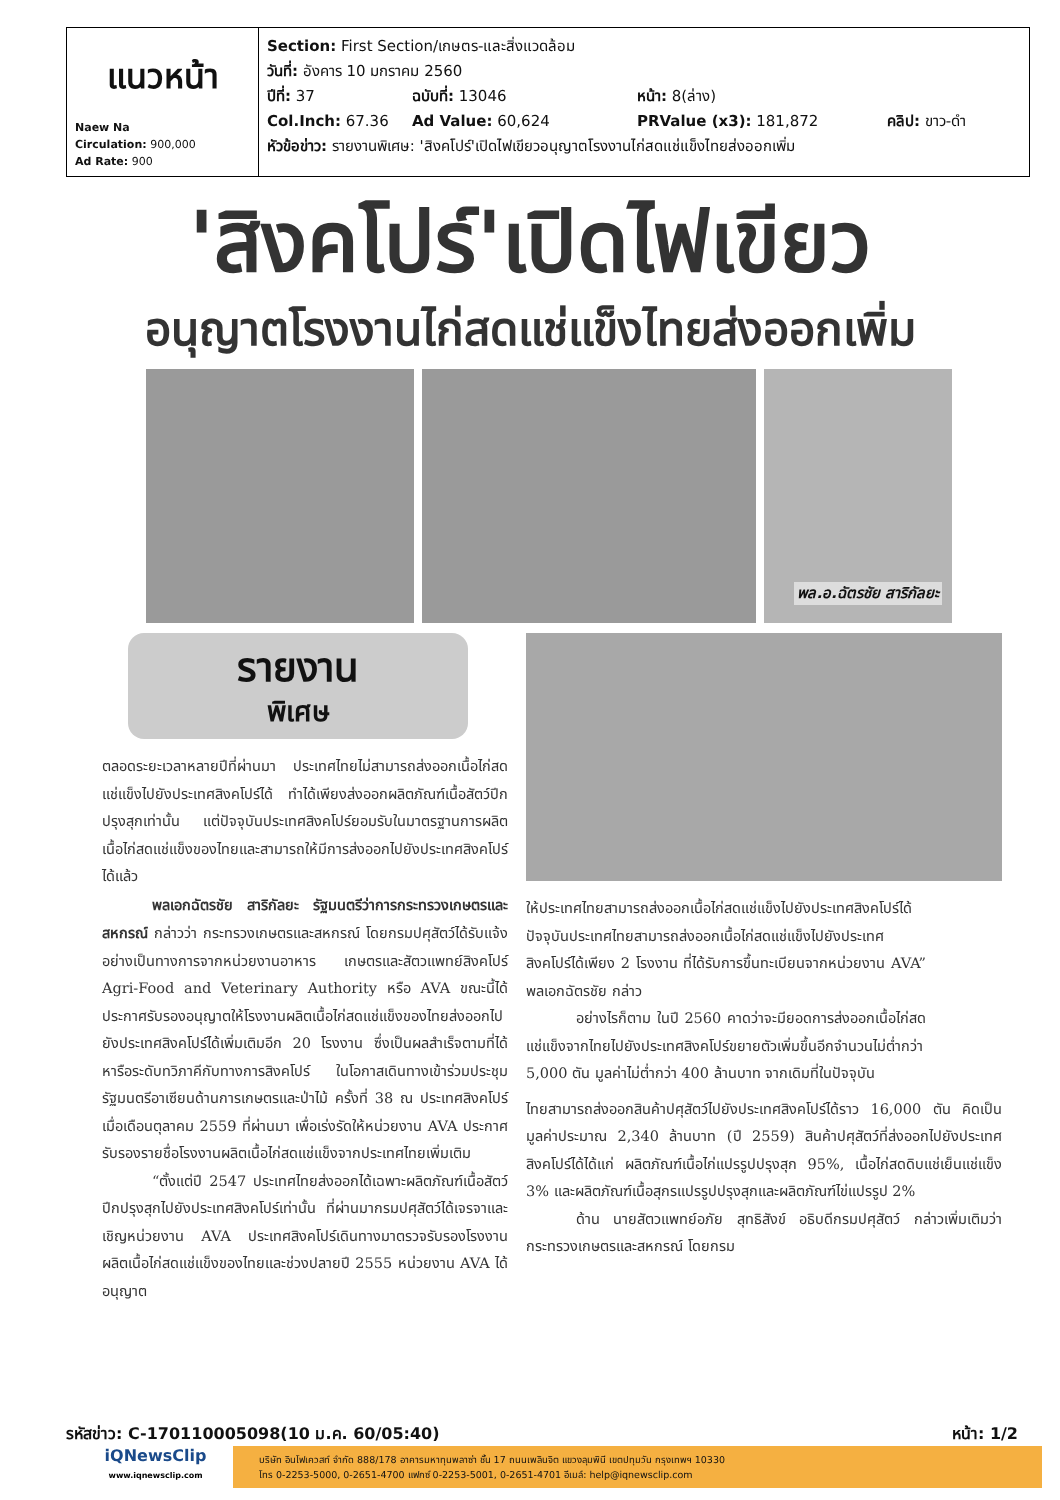| แนวหน้า Naew Na Circulation: 900,000 Ad Rate: 900 | Section: First Section/เกษตร-และสิ่งแวดล้อม วันที่: อังคาร 10 มกราคม 2560 ปีที่: 37 ฉบับที่: 13046 หน้า: 8(ล่าง) Col.Inch: 67.36 Ad Value: 60,624 PRValue (x3): 181,872 คลิป: ขาว-ดำ หัวข้อข่าว: รายงานพิเศษ: 'สิงคโปร์'เปิดไฟเขียวอนุญาตโรงงานไก่สดแช่แข็งไทยส่งออกเพิ่ม |
'สิงคโปร์'เปิดไฟเขียว
อนุญาตโรงงานไก่สดแช่แข็งไทยส่งออกเพิ่ม
พล.อ.ฉัตรชัย สาริกัลยะ
รายงาน
พิเศษ
ตลอดระยะเวลาหลายปีที่ผ่านมา ประเทศไทยไม่สามารถส่งออกเนื้อไก่สดแช่แข็งไปยังประเทศสิงคโปร์ได้ ทำได้เพียงส่งออกผลิตภัณฑ์เนื้อสัตว์ปีกปรุงสุกเท่านั้น แต่ปัจจุบันประเทศสิงคโปร์ยอมรับในมาตรฐานการผลิตเนื้อไก่สดแช่แข็งของไทยและสามารถให้มีการส่งออกไปยังประเทศสิงคโปร์ได้แล้ว
พลเอกฉัตรชัย สาริกัลยะ รัฐมนตรีว่าการกระทรวงเกษตรและสหกรณ์ กล่าวว่า กระทรวงเกษตรและสหกรณ์ โดยกรมปศุสัตว์ได้รับแจ้งอย่างเป็นทางการจากหน่วยงานอาหาร เกษตรและสัตวแพทย์สิงคโปร์ Agri-Food and Veterinary Authority หรือ AVA ขณะนี้ได้ประกาศรับรองอนุญาตให้โรงงานผลิตเนื้อไก่สดแช่แข็งของไทยส่งออกไปยังประเทศสิงคโปร์ได้เพิ่มเติมอีก 20 โรงงาน ซึ่งเป็นผลสำเร็จตามที่ได้หารือระดับทวิภาคีกับทางการสิงคโปร์ ในโอกาสเดินทางเข้าร่วมประชุมรัฐมนตรีอาเซียนด้านการเกษตรและป่าไม้ ครั้งที่ 38 ณ ประเทศสิงคโปร์ เมื่อเดือนตุลาคม 2559 ที่ผ่านมา เพื่อเร่งรัดให้หน่วยงาน AVA ประกาศรับรองรายชื่อโรงงานผลิตเนื้อไก่สดแช่แข็งจากประเทศไทยเพิ่มเติม
“ตั้งแต่ปี 2547 ประเทศไทยส่งออกได้เฉพาะผลิตภัณฑ์เนื้อสัตว์ปีกปรุงสุกไปยังประเทศสิงคโปร์เท่านั้น ที่ผ่านมากรมปศุสัตว์ได้เจรจาและเชิญหน่วยงาน AVA ประเทศสิงคโปร์เดินทางมาตรวจรับรองโรงงานผลิตเนื้อไก่สดแช่แข็งของไทยและช่วงปลายปี 2555 หน่วยงาน AVA ได้อนุญาต
ให้ประเทศไทยสามารถส่งออกเนื้อไก่สดแช่แข็งไปยังประเทศสิงคโปร์ได้ ปัจจุบันประเทศไทยสามารถส่งออกเนื้อไก่สดแช่แข็งไปยังประเทศสิงคโปร์ได้เพียง 2 โรงงาน ที่ได้รับการขึ้นทะเบียนจากหน่วยงาน AVA” พลเอกฉัตรชัย กล่าว
อย่างไรก็ตาม ในปี 2560 คาดว่าจะมียอดการส่งออกเนื้อไก่สดแช่แข็งจากไทยไปยังประเทศสิงคโปร์ขยายตัวเพิ่มขึ้นอีกจำนวนไม่ต่ำกว่า 5,000 ตัน มูลค่าไม่ต่ำกว่า 400 ล้านบาท จากเดิมที่ในปัจจุบัน
ไทยสามารถส่งออกสินค้าปศุสัตว์ไปยังประเทศสิงคโปร์ได้ราว 16,000 ตัน คิดเป็นมูลค่าประมาณ 2,340 ล้านบาท (ปี 2559) สินค้าปศุสัตว์ที่ส่งออกไปยังประเทศสิงคโปร์ได้ได้แก่ ผลิตภัณฑ์เนื้อไก่แปรรูปปรุงสุก 95%, เนื้อไก่สดดิบแช่เย็นแช่แข็ง 3% และผลิตภัณฑ์เนื้อสุกรแปรรูปปรุงสุกและผลิตภัณฑ์ไข่แปรรูป 2%
ด้าน นายสัตวแพทย์อภัย สุทธิสังข์ อธิบดีกรมปศุสัตว์ กล่าวเพิ่มเติมว่า กระทรวงเกษตรและสหกรณ์ โดยกรม
รหัสข่าว: C-170110005098(10 ม.ค. 60/05:40) หน้า: 1/2
iQNewsClip
www.iqnewsclip.com
บริษัท อินโฟเควสท์ จำกัด 888/178 อาคารมหาทุนพลาซ่า ชั้น 17 ถนนเพลินจิต แขวงลุมพินี เขตปทุมวัน กรุงเทพฯ 10330
โทร 0-2253-5000, 0-2651-4700 แฟกซ์ 0-2253-5001, 0-2651-4701 อีเมล์: help@iqnewsclip.com